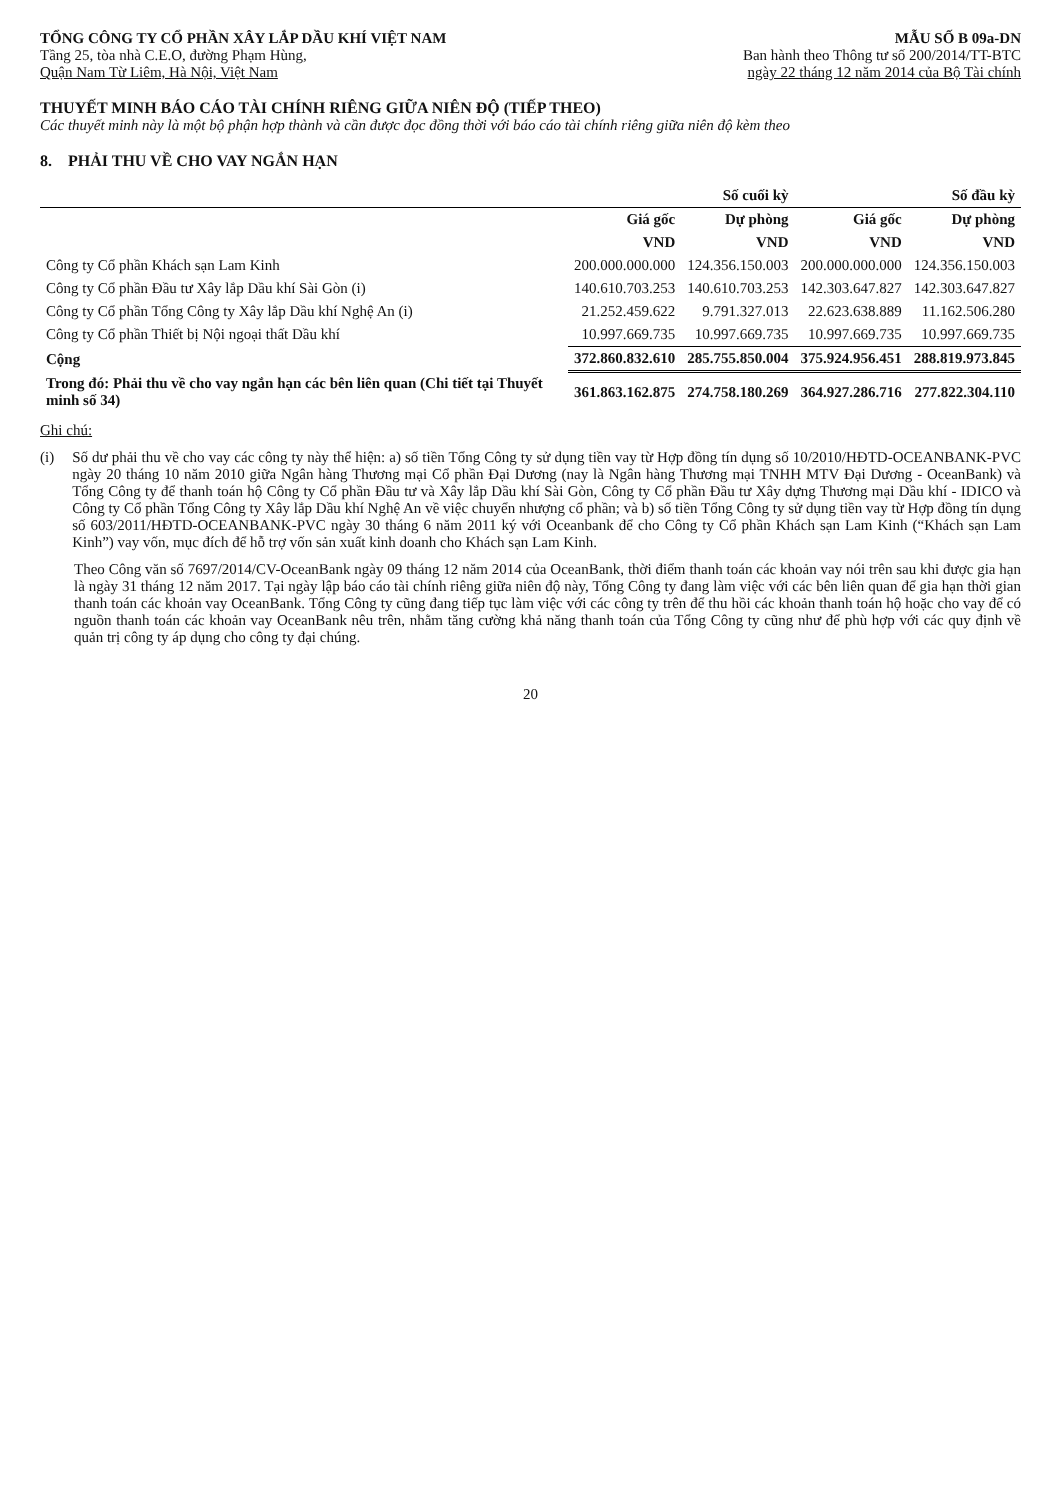TỔNG CÔNG TY CỔ PHẦN XÂY LẮP DẦU KHÍ VIỆT NAM
Tầng 25, tòa nhà C.E.O, đường Phạm Hùng,
Quận Nam Từ Liêm, Hà Nội, Việt Nam
MẪU SỐ B 09a-DN
Ban hành theo Thông tư số 200/2014/TT-BTC
ngày 22 tháng 12 năm 2014 của Bộ Tài chính
THUYẾT MINH BÁO CÁO TÀI CHÍNH RIÊNG GIỮA NIÊN ĐỘ (TIẾP THEO)
Các thuyết minh này là một bộ phận hợp thành và cần được đọc đồng thời với báo cáo tài chính riêng giữa niên độ kèm theo
8. PHẢI THU VỀ CHO VAY NGẮN HẠN
| | Số cuối kỳ | | Số đầu kỳ | |
| --- | --- | --- | --- | --- |
| | Giá gốc | Dự phòng | Giá gốc | Dự phòng |
| | VND | VND | VND | VND |
| Công ty Cổ phần Khách sạn Lam Kinh | 200.000.000.000 | 124.356.150.003 | 200.000.000.000 | 124.356.150.003 |
| Công ty Cổ phần Đầu tư Xây lắp Dầu khí Sài Gòn (i) | 140.610.703.253 | 140.610.703.253 | 142.303.647.827 | 142.303.647.827 |
| Công ty Cổ phần Tổng Công ty Xây lắp Dầu khí Nghệ An (i) | 21.252.459.622 | 9.791.327.013 | 22.623.638.889 | 11.162.506.280 |
| Công ty Cổ phần Thiết bị Nội ngoại thất Dầu khí | 10.997.669.735 | 10.997.669.735 | 10.997.669.735 | 10.997.669.735 |
| Cộng | 372.860.832.610 | 285.755.850.004 | 375.924.956.451 | 288.819.973.845 |
| Trong đó: Phải thu về cho vay ngắn hạn các bên liên quan (Chi tiết tại Thuyết minh số 34) | 361.863.162.875 | 274.758.180.269 | 364.927.286.716 | 277.822.304.110 |
Ghi chú:
(i) Số dư phải thu về cho vay các công ty này thể hiện: a) số tiền Tổng Công ty sử dụng tiền vay từ Hợp đồng tín dụng số 10/2010/HĐTD-OCEANBANK-PVC ngày 20 tháng 10 năm 2010 giữa Ngân hàng Thương mại Cổ phần Đại Dương (nay là Ngân hàng Thương mại TNHH MTV Đại Dương - OceanBank) và Tổng Công ty để thanh toán hộ Công ty Cổ phần Đầu tư và Xây lắp Dầu khí Sài Gòn, Công ty Cổ phần Đầu tư Xây dựng Thương mại Dầu khí - IDICO và Công ty Cổ phần Tổng Công ty Xây lắp Dầu khí Nghệ An về việc chuyển nhượng cổ phần; và b) số tiền Tổng Công ty sử dụng tiền vay từ Hợp đồng tín dụng số 603/2011/HĐTD-OCEANBANK-PVC ngày 30 tháng 6 năm 2011 ký với Oceanbank để cho Công ty Cổ phần Khách sạn Lam Kinh (“Khách sạn Lam Kinh”) vay vốn, mục đích để hỗ trợ vốn sản xuất kinh doanh cho Khách sạn Lam Kinh.
Theo Công văn số 7697/2014/CV-OceanBank ngày 09 tháng 12 năm 2014 của OceanBank, thời điểm thanh toán các khoản vay nói trên sau khi được gia hạn là ngày 31 tháng 12 năm 2017. Tại ngày lập báo cáo tài chính riêng giữa niên độ này, Tổng Công ty đang làm việc với các bên liên quan để gia hạn thời gian thanh toán các khoản vay OceanBank. Tổng Công ty cũng đang tiếp tục làm việc với các công ty trên để thu hồi các khoản thanh toán hộ hoặc cho vay để có nguồn thanh toán các khoản vay OceanBank nêu trên, nhằm tăng cường khả năng thanh toán của Tổng Công ty cũng như để phù hợp với các quy định về quản trị công ty áp dụng cho công ty đại chúng.
20